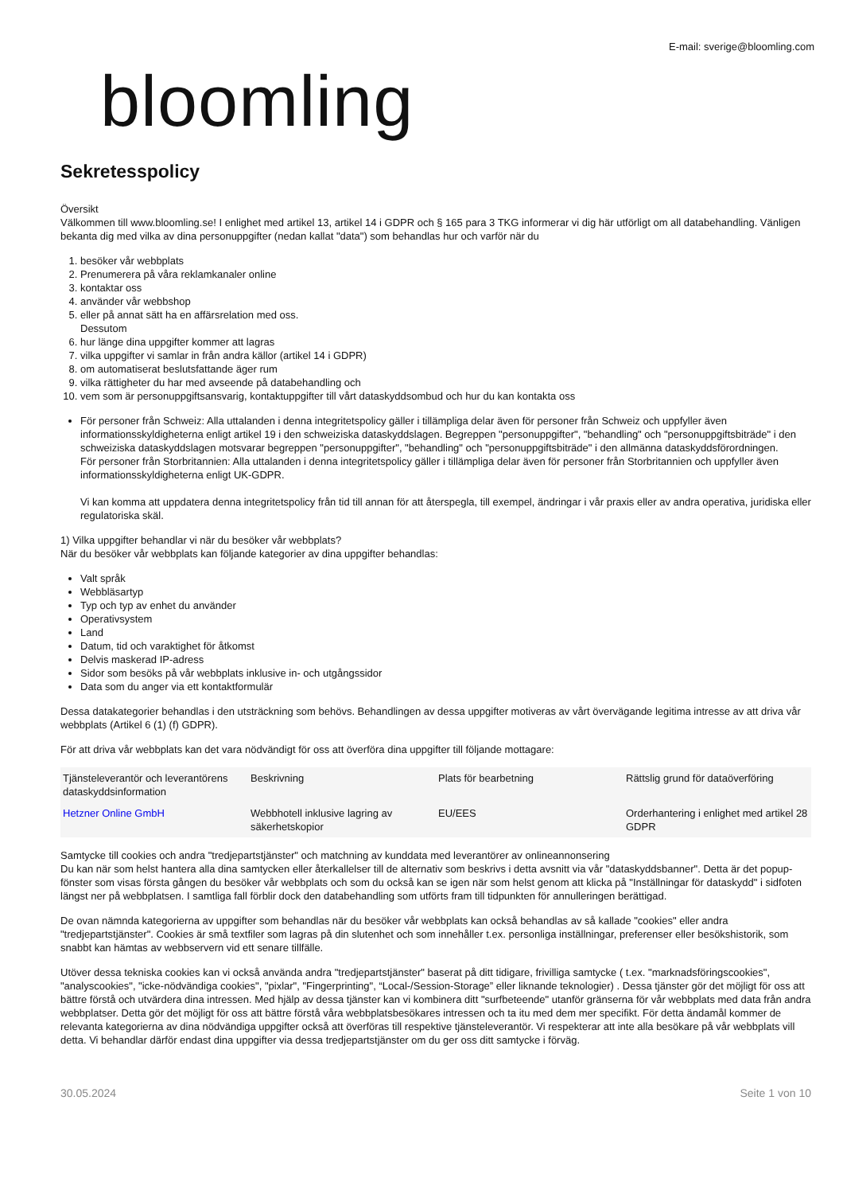E-mail: sverige@bloomling.com
bloomling
Sekretesspolicy
Översikt
Välkommen till www.bloomling.se! I enlighet med artikel 13, artikel 14 i GDPR och § 165 para 3 TKG informerar vi dig här utförligt om all databehandling. Vänligen bekanta dig med vilka av dina personuppgifter (nedan kallat "data") som behandlas hur och varför när du
1. besöker vår webbplats
2. Prenumerera på våra reklamkanaler online
3. kontaktar oss
4. använder vår webbshop
5. eller på annat sätt ha en affärsrelation med oss.
Dessutom
6. hur länge dina uppgifter kommer att lagras
7. vilka uppgifter vi samlar in från andra källor (artikel 14 i GDPR)
8. om automatiserat beslutsfattande äger rum
9. vilka rättigheter du har med avseende på databehandling och
10. vem som är personuppgiftsansvarig, kontaktuppgifter till vårt dataskyddsombud och hur du kan kontakta oss
För personer från Schweiz: Alla uttalanden i denna integritetspolicy gäller i tillämpliga delar även för personer från Schweiz och uppfyller även informationsskyldigheterna enligt artikel 19 i den schweiziska dataskyddslagen. Begreppen "personuppgifter", "behandling" och "personuppgiftsbiträde" i den schweiziska dataskyddslagen motsvarar begreppen "personuppgifter", "behandling" och "personuppgiftsbiträde" i den allmänna dataskyddsförordningen.
För personer från Storbritannien: Alla uttalanden i denna integritetspolicy gäller i tillämpliga delar även för personer från Storbritannien och uppfyller även informationsskyldigheterna enligt UK-GDPR.
Vi kan komma att uppdatera denna integritetspolicy från tid till annan för att återspegla, till exempel, ändringar i vår praxis eller av andra operativa, juridiska eller regulatoriska skäl.
1) Vilka uppgifter behandlar vi när du besöker vår webbplats?
När du besöker vår webbplats kan följande kategorier av dina uppgifter behandlas:
Valt språk
Webbläsartyp
Typ och typ av enhet du använder
Operativsystem
Land
Datum, tid och varaktighet för åtkomst
Delvis maskerad IP-adress
Sidor som besöks på vår webbplats inklusive in- och utgångssidor
Data som du anger via ett kontaktformulär
Dessa datakategorier behandlas i den utsträckning som behövs. Behandlingen av dessa uppgifter motiveras av vårt övervägande legitima intresse av att driva vår webbplats (Artikel 6 (1) (f) GDPR).
För att driva vår webbplats kan det vara nödvändigt för oss att överföra dina uppgifter till följande mottagare:
| Tjänsteleverantör och leverantörens dataskyddsinformation | Beskrivning | Plats för bearbetning | Rättslig grund för dataöverföring |
| --- | --- | --- | --- |
| Hetzner Online GmbH | Webbhotell inklusive lagring av säkerhetskopior | EU/EES | Orderhantering i enlighet med artikel 28 GDPR |
Samtycke till cookies och andra "tredjepartstjänster" och matchning av kunddata med leverantörer av onlineannonsering
Du kan när som helst hantera alla dina samtycken eller återkallelser till de alternativ som beskrivs i detta avsnitt via vår "dataskyddsbanner". Detta är det popup-fönster som visas första gången du besöker vår webbplats och som du också kan se igen när som helst genom att klicka på "Inställningar för dataskydd" i sidfoten längst ner på webbplatsen. I samtliga fall förblir dock den databehandling som utförts fram till tidpunkten för annulleringen berättigad.
De ovan nämnda kategorierna av uppgifter som behandlas när du besöker vår webbplats kan också behandlas av så kallade "cookies" eller andra "tredjepartstjänster". Cookies är små textfiler som lagras på din slutenhet och som innehåller t.ex. personliga inställningar, preferenser eller besökshistorik, som snabbt kan hämtas av webbservern vid ett senare tillfälle.
Utöver dessa tekniska cookies kan vi också använda andra "tredjepartstjänster" baserat på ditt tidigare, frivilliga samtycke ( t.ex. "marknadsföringscookies", "analyscookies", "icke-nödvändiga cookies", "pixlar", "Fingerprinting", “Local-/Session-Storage” eller liknande teknologier) . Dessa tjänster gör det möjligt för oss att bättre förstå och utvärdera dina intressen. Med hjälp av dessa tjänster kan vi kombinera ditt "surfbeteende" utanför gränserna för vår webbplats med data från andra webbplatser. Detta gör det möjligt för oss att bättre förstå våra webbplatsbesökares intressen och ta itu med dem mer specifikt. För detta ändamål kommer de relevanta kategorierna av dina nödvändiga uppgifter också att överföras till respektive tjänsteleverantör. Vi respekterar att inte alla besökare på vår webbplats vill detta. Vi behandlar därför endast dina uppgifter via dessa tredjepartstjänster om du ger oss ditt samtycke i förväg.
30.05.2024 Seite 1 von 10